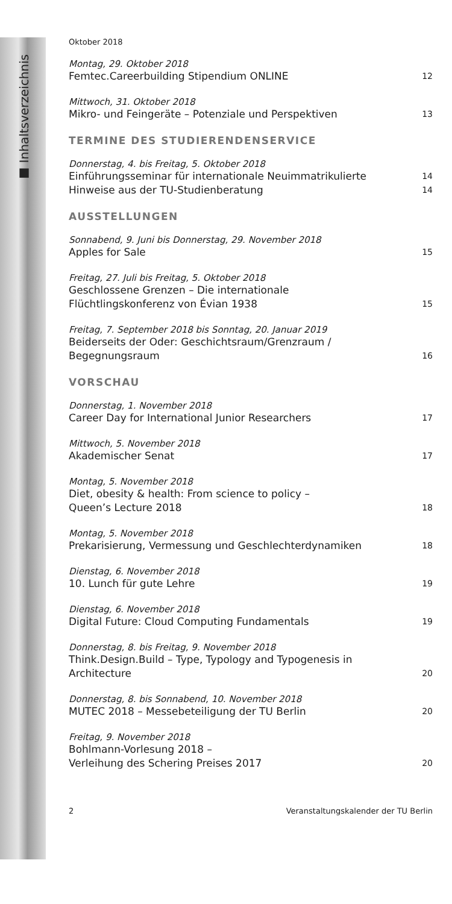■ Inhaltsverzeichnis
Oktober 2018
Montag, 29. Oktober 2018
Femtec.Careerbuilding Stipendium ONLINE 12
Mittwoch, 31. Oktober 2018
Mikro- und Feingeräte – Potenziale und Perspektiven 13
TERMINE DES STUDIERENDENSERVICE
Donnerstag, 4. bis Freitag, 5. Oktober 2018
Einführungsseminar für internationale Neuimmatrikulierte 14
Hinweise aus der TU-Studienberatung 14
AUSSTELLUNGEN
Sonnabend, 9. Juni bis Donnerstag, 29. November 2018
Apples for Sale 15
Freitag, 27. Juli bis Freitag, 5. Oktober 2018
Geschlossene Grenzen – Die internationale
Flüchtlingskonferenz von Évian 1938 15
Freitag, 7. September 2018 bis Sonntag, 20. Januar 2019
Beiderseits der Oder: Geschichtsraum/Grenzraum /
Begegnungsraum 16
VORSCHAU
Donnerstag, 1. November 2018
Career Day for International Junior Researchers 17
Mittwoch, 5. November 2018
Akademischer Senat 17
Montag, 5. November 2018
Diet, obesity & health: From science to policy –
Queen’s Lecture 2018 18
Montag, 5. November 2018
Prekarisierung, Vermessung und Geschlechterdynamiken 18
Dienstag, 6. November 2018
10. Lunch für gute Lehre 19
Dienstag, 6. November 2018
Digital Future: Cloud Computing Fundamentals 19
Donnerstag, 8. bis Freitag, 9. November 2018
Think.Design.Build – Type, Typology and Typogenesis in
Architecture 20
Donnerstag, 8. bis Sonnabend, 10. November 2018
MUTEC 2018 – Messebeteiligung der TU Berlin 20
Freitag, 9. November 2018
Bohlmann-Vorlesung 2018 –
Verleihung des Schering Preises 2017 20
2 Veranstaltungskalender der TU Berlin